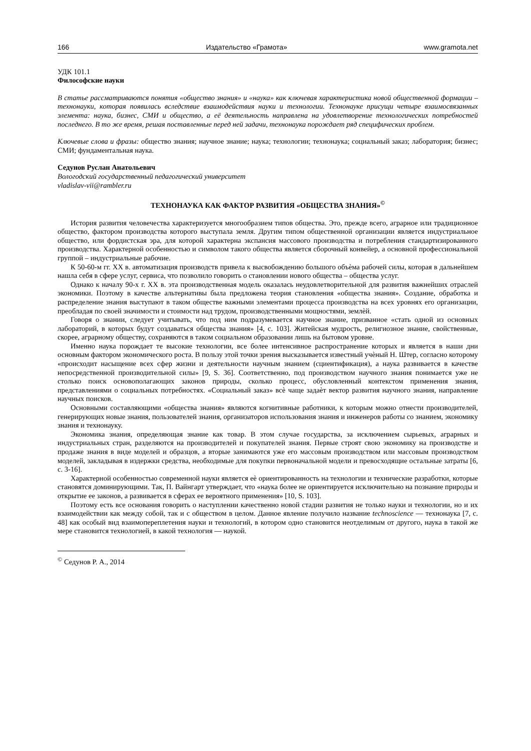166 Издательство «Грамота» www.gramota.net
УДК 101.1
Философские науки
В статье рассматриваются понятия «общество знания» и «наука» как ключевая характеристика новой общественной формации – технонауки, которая появилась вследствие взаимодействия науки и технологии. Технонауке присущи четыре взаимосвязанных элемента: наука, бизнес, СМИ и общество, а её деятельность направлена на удовлетворение технологических потребностей последнего. В то же время, решая поставленные перед ней задачи, технонаука порождает ряд специфических проблем.
Ключевые слова и фразы: общество знания; научное знание; наука; технологии; технонаука; социальный заказ; лаборатория; бизнес; СМИ; фундаментальная наука.
Седунов Руслан Анатольевич
Вологодский государственный педагогический университет
vladislav-vii@rambler.ru
ТЕХНОНАУКА КАК ФАКТОР РАЗВИТИЯ «ОБЩЕСТВА ЗНАНИЯ»<sup>©</sup>
История развития человечества характеризуется многообразием типов общества. Это, прежде всего, аграрное или традиционное общество, фактором производства которого выступала земля. Другим типом общественной организации является индустриальное общество, или фордистская эра, для которой характерна экспансия массового производства и потребления стандартизированного производства. Характерной особенностью и символом такого общества является сборочный конвейер, а основной профессиональной группой – индустриальные рабочие.
К 50-60-м гг. XX в. автоматизация производств привела к высвобождению большого объѐма рабочей силы, которая в дальнейшем нашла себя в сфере услуг, сервиса, что позволило говорить о становлении нового общества – общества услуг.
Однако к началу 90-х г. XX в. эта производственная модель оказалась неудовлетворительной для развития важнейших отраслей экономики. Поэтому в качестве альтернативы была предложена теория становления «общества знания». Создание, обработка и распределение знания выступают в таком обществе важными элементами процесса производства на всех уровнях его организации, преобладая по своей значимости и стоимости над трудом, производственными мощностями, землѐй.
Говоря о знании, следует учитывать, что под ним подразумевается научное знание, призванное «стать одной из основных лабораторий, в которых будут создаваться общества знания» [4, с. 103]. Житейская мудрость, религиозное знание, свойственные, скорее, аграрному обществу, сохраняются в таком социальном образовании лишь на бытовом уровне.
Именно наука порождает те высокие технологии, все более интенсивное распространение которых и является в наши дни основным фактором экономического роста. В пользу этой точки зрения высказывается известный учѐный Н. Штер, согласно которому «происходит насыщение всех сфер жизни и деятельности научным знанием (сциентификация), а наука развивается в качестве непосредственной производительной силы» [9, S. 36]. Соответственно, под производством научного знания понимается уже не столько поиск основополагающих законов природы, сколько процесс, обусловленный контекстом применения знания, представлениями о социальных потребностях. «Социальный заказ» всѐ чаще задаѐт вектор развития научного знания, направление научных поисков.
Основными составляющими «общества знания» являются когнитивные работники, к которым можно отнести производителей, генерирующих новые знания, пользователей знания, организаторов использования знания и инженеров работы со знанием, экономику знания и технонауку.
Экономика знания, определяющая знание как товар. В этом случае государства, за исключением сырьевых, аграрных и индустриальных стран, разделяются на производителей и покупателей знания. Первые строят свою экономику на производстве и продаже знания в виде моделей и образцов, а вторые занимаются уже его массовым производством или массовым производством моделей, закладывая в издержки средства, необходимые для покупки первоначальной модели и превосходящие остальные затраты [6, с. 3-16].
Характерной особенностью современной науки является еѐ ориентированность на технологии и технические разработки, которые становятся доминирующими. Так, П. Вайнгарт утверждает, что «наука более не ориентируется исключительно на познание природы и открытие ее законов, а развивается в сферах ее вероятного применения» [10, S. 103].
Поэтому есть все основания говорить о наступлении качественно новой стадии развития не только науки и технологии, но и их взаимодействии как между собой, так и с обществом в целом. Данное явление получило название technoscience — технонаука [7, с. 48] как особый вид взаимопереплетения науки и технологий, в котором одно становится неотделимым от другого, наука в такой же мере становится технологией, в какой технология — наукой.
<sup>©</sup> Седунов Р. А., 2014